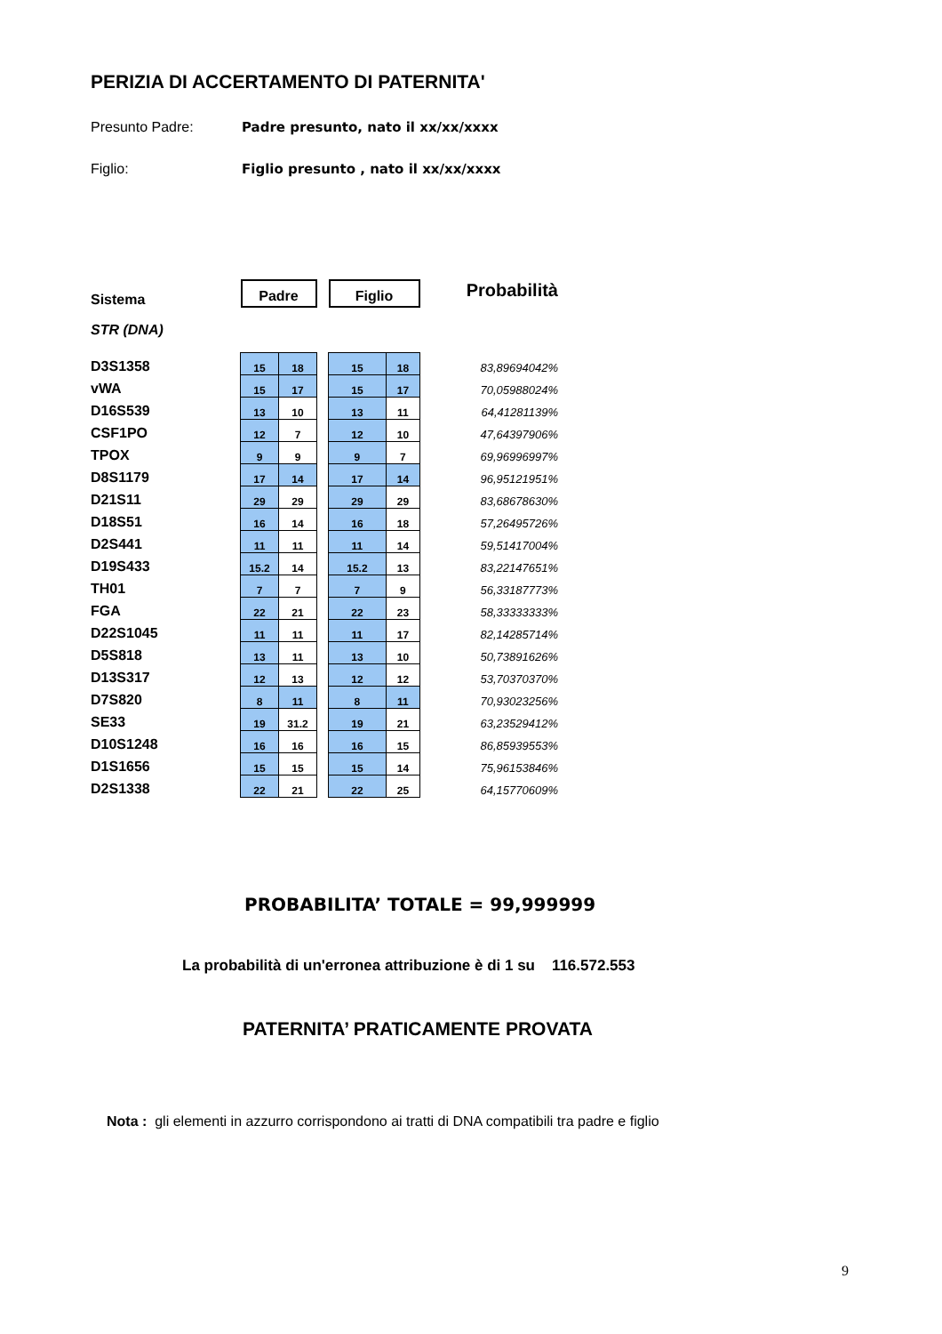PERIZIA DI ACCERTAMENTO DI PATERNITA'
Presunto Padre: Padre presunto, nato il xx/xx/xxxx
Figlio: Figlio presunto , nato il xx/xx/xxxx
| Sistema | Padre | | | Figlio | | Probabilità |
| STR (DNA) | | | | | | |
| D3S1358 | 15 | 18 | | 15 | 18 | 83,89694042% |
| vWA | 15 | 17 | | 15 | 17 | 70,05988024% |
| D16S539 | 13 | 10 | | 13 | 11 | 64,41281139% |
| CSF1PO | 12 | 7 | | 12 | 10 | 47,64397906% |
| TPOX | 9 | 9 | | 9 | 7 | 69,96996997% |
| D8S1179 | 17 | 14 | | 17 | 14 | 96,95121951% |
| D21S11 | 29 | 29 | | 29 | 29 | 83,68678630% |
| D18S51 | 16 | 14 | | 16 | 18 | 57,26495726% |
| D2S441 | 11 | 11 | | 11 | 14 | 59,51417004% |
| D19S433 | 15.2 | 14 | | 15.2 | 13 | 83,22147651% |
| TH01 | 7 | 7 | | 7 | 9 | 56,33187773% |
| FGA | 22 | 21 | | 22 | 23 | 58,33333333% |
| D22S1045 | 11 | 11 | | 11 | 17 | 82,14285714% |
| D5S818 | 13 | 11 | | 13 | 10 | 50,73891626% |
| D13S317 | 12 | 13 | | 12 | 12 | 53,70370370% |
| D7S820 | 8 | 11 | | 8 | 11 | 70,93023256% |
| SE33 | 19 | 31.2 | | 19 | 21 | 63,23529412% |
| D10S1248 | 16 | 16 | | 16 | 15 | 86,85939553% |
| D1S1656 | 15 | 15 | | 15 | 14 | 75,96153846% |
| D2S1338 | 22 | 21 | | 22 | 25 | 64,15770609% |
PROBABILITA’ TOTALE = 99,999999
La probabilità di un'erronea attribuzione è di 1 su 116.572.553
PATERNITA’ PRATICAMENTE PROVATA
Nota : gli elementi in azzurro corrispondono ai tratti di DNA compatibili tra padre e figlio
9